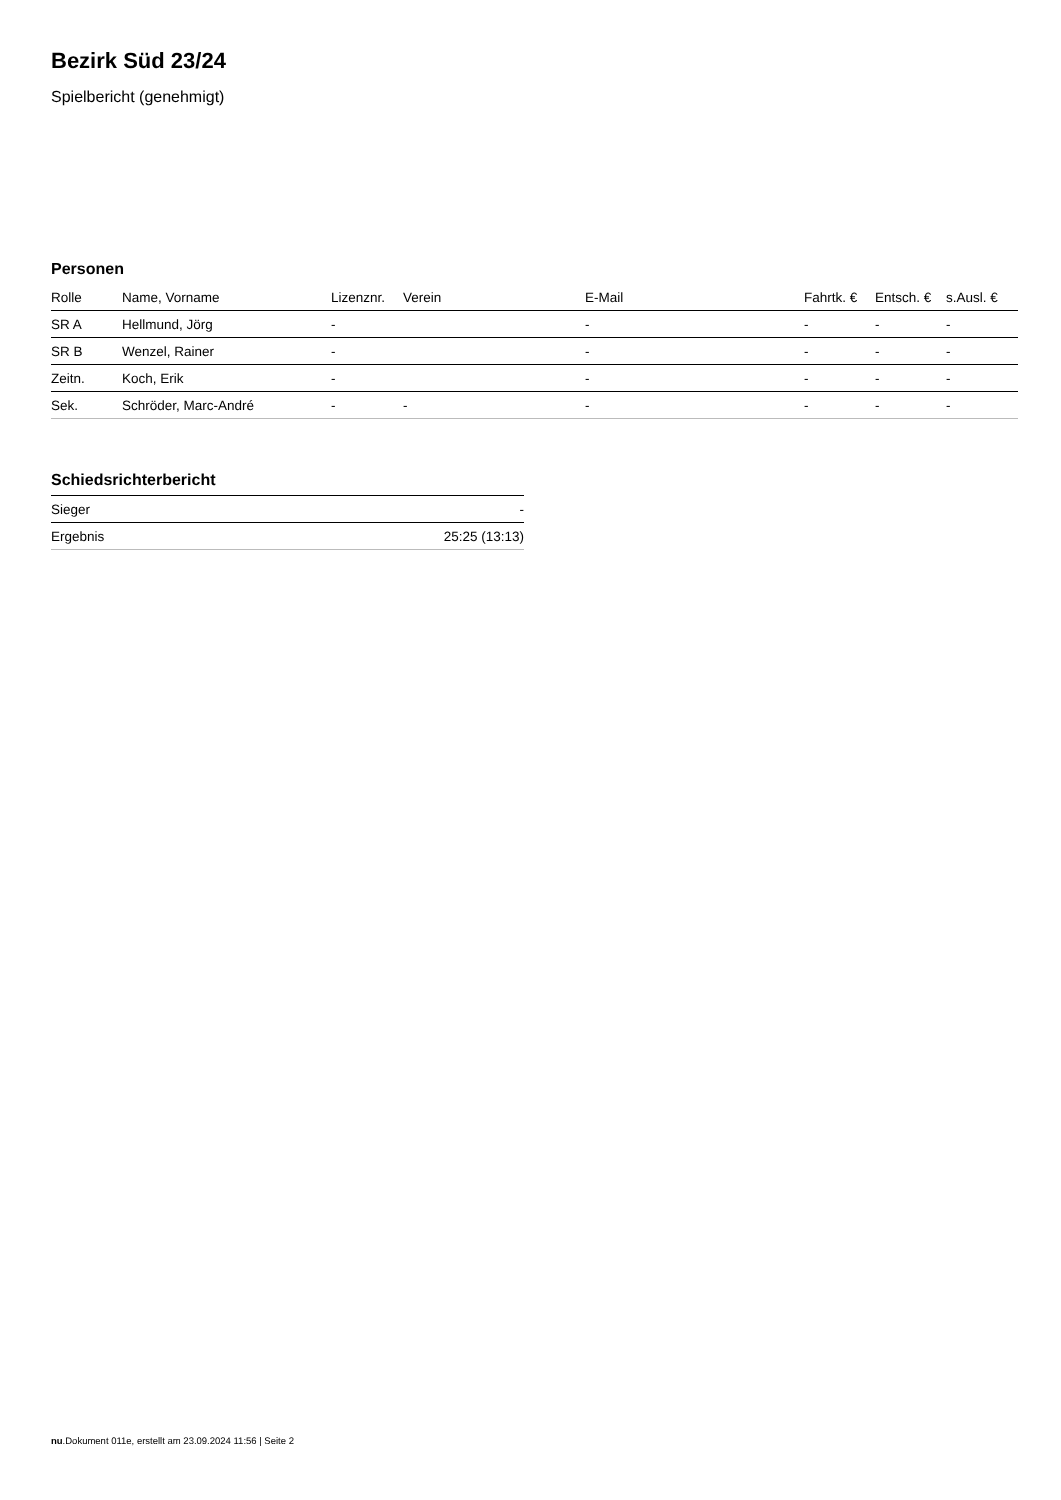Bezirk Süd 23/24
Spielbericht (genehmigt)
Personen
| Rolle | Name, Vorname | Lizenznr. | Verein | E-Mail | Fahrtk. € | Entsch. € | s.Ausl. € |
| --- | --- | --- | --- | --- | --- | --- | --- |
| SR A | Hellmund, Jörg | - | | - | - | - | - |
| SR B | Wenzel, Rainer | - | | - | - | - | - |
| Zeitn. | Koch, Erik | - | | - | - | - | - |
| Sek. | Schröder, Marc-André | - | - | - | - | - | - |
Schiedsrichterbericht
| Sieger | - |
| Ergebnis | 25:25 (13:13) |
nu.Dokument 011e, erstellt am 23.09.2024 11:56 | Seite 2